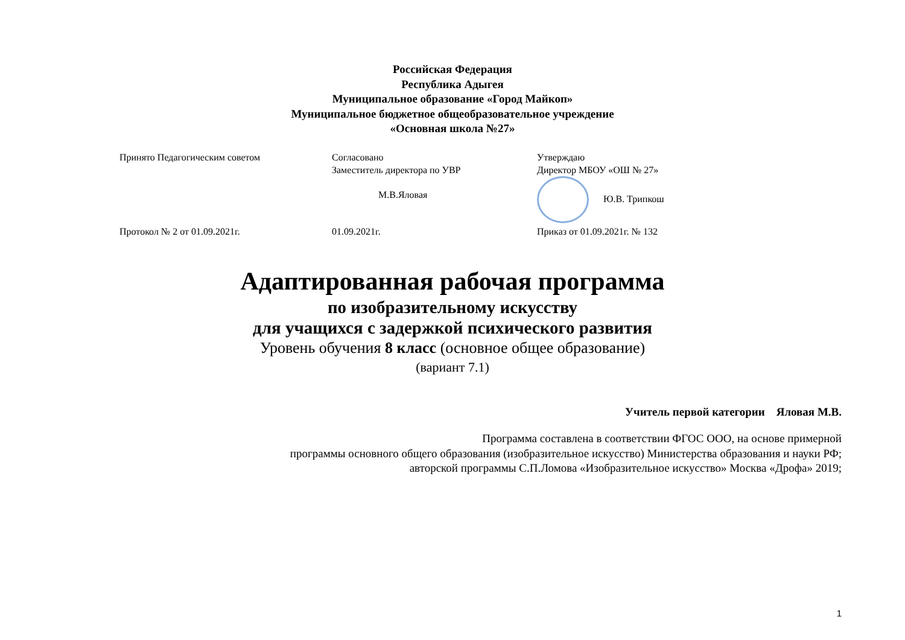Российская Федерация
Республика Адыгея
Муниципальное образование «Город Майкоп»
Муниципальное бюджетное общеобразовательное учреждение
«Основная школа №27»
Принято Педагогическим советом
Протокол № 2 от 01.09.2021г.
Согласовано
Заместитель директора по УВР
М.В.Яловая
01.09.2021г.
Утверждаю
Директор МБОУ «ОШ № 27»
Ю.В. Трипкош
Приказ от 01.09.2021г. № 132
Адаптированная рабочая программа
по изобразительному искусству
для учащихся с задержкой психического развития
Уровень обучения 8 класс (основное общее образование)
(вариант 7.1)
Учитель первой категории Яловая М.В.
Программа составлена в соответствии ФГОС ООО, на основе примерной
программы основного общего образования (изобразительное искусство) Министерства образования и науки РФ;
авторской программы С.П.Ломова «Изобразительное искусство» Москва «Дрофа» 2019;
1